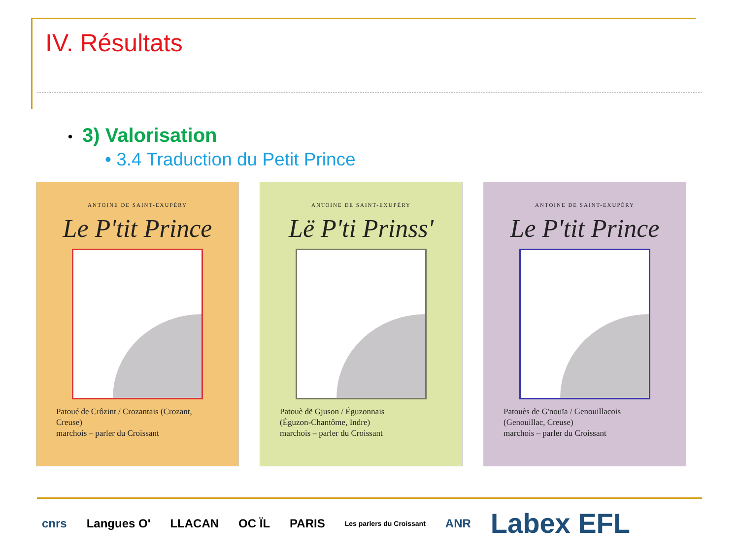IV. Résultats
• 3) Valorisation
• 3.4 Traduction du Petit Prince
ANTOINE DE SAINT-EXUPÉRY
Le P'tit Prince
Patoué de Crôzint / Crozantais (Crozant, Creuse)
marchois – parler du Croissant
ANTOINE DE SAINT-EXUPÉRY
Lë P'ti Prinss'
Patouè dë Gjuson / Éguzonnais
(Éguzon-Chantôme, Indre)
marchois – parler du Croissant
ANTOINE DE SAINT-EXUPÉRY
Le P'tit Prince
Patouès de G'nouïa / Genouillacois
(Genouillac, Creuse)
marchois – parler du Croissant
cnrs Langues O' LLACAN OC ÏL PARIS Les parlers du Croissant ANR Labex EFL